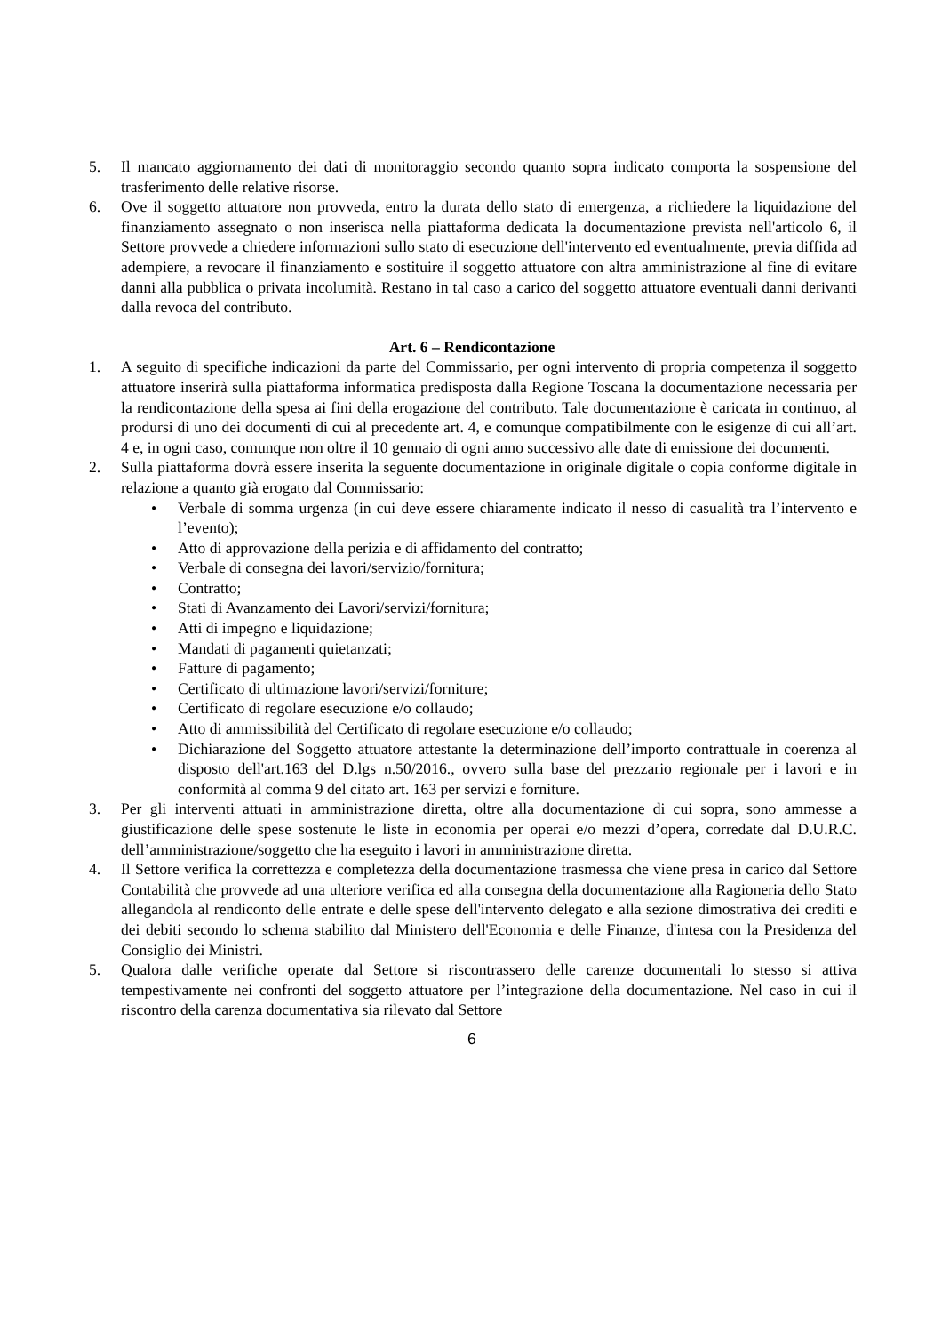5. Il mancato aggiornamento dei dati di monitoraggio secondo quanto sopra indicato comporta la sospensione del trasferimento delle relative risorse.
6. Ove il soggetto attuatore non provveda, entro la durata dello stato di emergenza, a richiedere la liquidazione del finanziamento assegnato o non inserisca nella piattaforma dedicata la documentazione prevista nell'articolo 6, il Settore provvede a chiedere informazioni sullo stato di esecuzione dell'intervento ed eventualmente, previa diffida ad adempiere, a revocare il finanziamento e sostituire il soggetto attuatore con altra amministrazione al fine di evitare danni alla pubblica o privata incolumità. Restano in tal caso a carico del soggetto attuatore eventuali danni derivanti dalla revoca del contributo.
Art. 6 – Rendicontazione
1. A seguito di specifiche indicazioni da parte del Commissario, per ogni intervento di propria competenza il soggetto attuatore inserirà sulla piattaforma informatica predisposta dalla Regione Toscana la documentazione necessaria per la rendicontazione della spesa ai fini della erogazione del contributo. Tale documentazione è caricata in continuo, al prodursi di uno dei documenti di cui al precedente art. 4, e comunque compatibilmente con le esigenze di cui all’art. 4 e, in ogni caso, comunque non oltre il 10 gennaio di ogni anno successivo alle date di emissione dei documenti.
2. Sulla piattaforma dovrà essere inserita la seguente documentazione in originale digitale o copia conforme digitale in relazione a quanto già erogato dal Commissario:
• Verbale di somma urgenza (in cui deve essere chiaramente indicato il nesso di casualità tra l’intervento e l’evento);
• Atto di approvazione della perizia e di affidamento del contratto;
• Verbale di consegna dei lavori/servizio/fornitura;
• Contratto;
• Stati di Avanzamento dei Lavori/servizi/fornitura;
• Atti di impegno e liquidazione;
• Mandati di pagamenti quietanzati;
• Fatture di pagamento;
• Certificato di ultimazione lavori/servizi/forniture;
• Certificato di regolare esecuzione e/o collaudo;
• Atto di ammissibilità del Certificato di regolare esecuzione e/o collaudo;
• Dichiarazione del Soggetto attuatore attestante la determinazione dell’importo contrattuale in coerenza al disposto dell'art.163 del D.lgs n.50/2016., ovvero sulla base del prezzario regionale per i lavori e in conformità al comma 9 del citato art. 163 per servizi e forniture.
3. Per gli interventi attuati in amministrazione diretta, oltre alla documentazione di cui sopra, sono ammesse a giustificazione delle spese sostenute le liste in economia per operai e/o mezzi d’opera, corredate dal D.U.R.C. dell’amministrazione/soggetto che ha eseguito i lavori in amministrazione diretta.
4. Il Settore verifica la correttezza e completezza della documentazione trasmessa che viene presa in carico dal Settore Contabilità che provvede ad una ulteriore verifica ed alla consegna della documentazione alla Ragioneria dello Stato allegandola al rendiconto delle entrate e delle spese dell'intervento delegato e alla sezione dimostrativa dei crediti e dei debiti secondo lo schema stabilito dal Ministero dell'Economia e delle Finanze, d'intesa con la Presidenza del Consiglio dei Ministri.
5. Qualora dalle verifiche operate dal Settore si riscontrassero delle carenze documentali lo stesso si attiva tempestivamente nei confronti del soggetto attuatore per l’integrazione della documentazione. Nel caso in cui il riscontro della carenza documentativa sia rilevato dal Settore
6